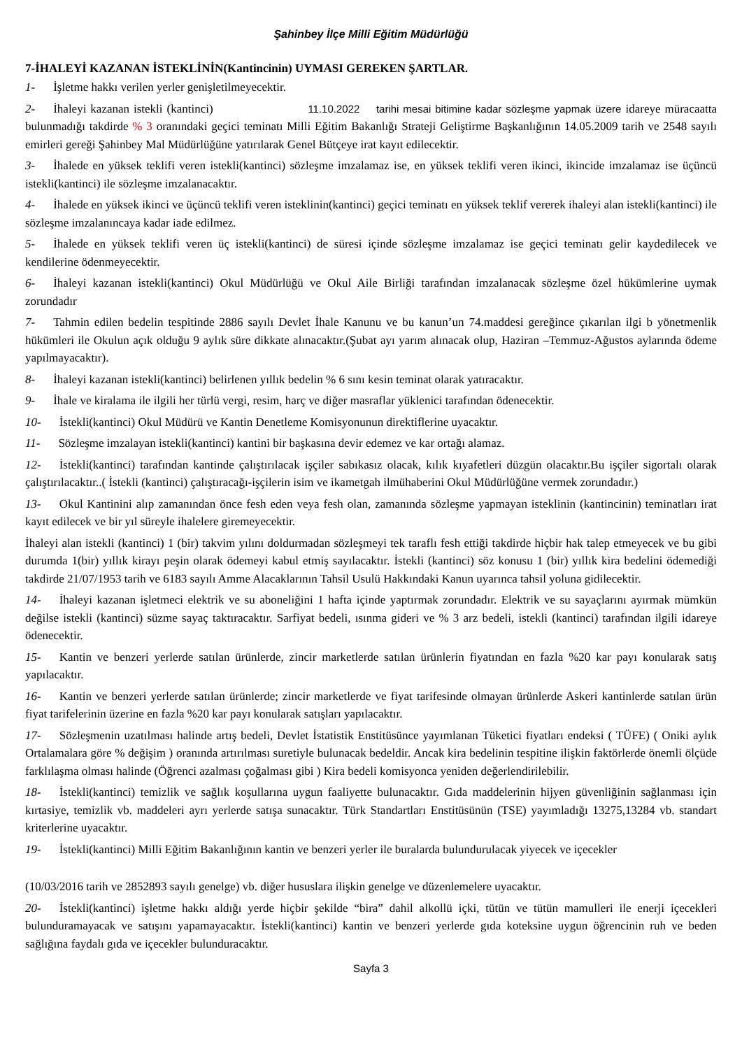Şahinbey İlçe Milli Eğitim Müdürlüğü
7-İHALEYİ KAZANAN İSTEKLİNİN(Kantincinin) UYMASI GEREKEN ŞARTLAR.
1- İşletme hakkı verilen yerler genişletilmeyecektir.
2- İhaleyi kazanan istekli (kantinci) 11.10.2022 tarihi mesai bitimine kadar sözleşme yapmak üzere idareye müracaatta bulunmadığı takdirde % 3 oranındaki geçici teminatı Milli Eğitim Bakanlığı Strateji Geliştirme Başkanlığının 14.05.2009 tarih ve 2548 sayılı emirleri gereği Şahinbey Mal Müdürlüğüne yatırılarak Genel Bütçeye irat kayıt edilecektir.
3- İhalede en yüksek teklifi veren istekli(kantinci) sözleşme imzalamaz ise, en yüksek teklifi veren ikinci, ikincide imzalamaz ise üçüncü istekli(kantinci) ile sözleşme imzalanacaktır.
4- İhalede en yüksek ikinci ve üçüncü teklifi veren isteklinin(kantinci) geçici teminatı en yüksek teklif vererek ihaleyi alan istekli(kantinci) ile sözleşme imzalanıncaya kadar iade edilmez.
5- İhalede en yüksek teklifi veren üç istekli(kantinci) de süresi içinde sözleşme imzalamaz ise geçici teminatı gelir kaydedilecek ve kendilerine ödenmeyecektir.
6- İhaleyi kazanan istekli(kantinci) Okul Müdürlüğü ve Okul Aile Birliği tarafından imzalanacak sözleşme özel hükümlerine uymak zorundadır
7- Tahmin edilen bedelin tespitinde 2886 sayılı Devlet İhale Kanunu ve bu kanun’un 74.maddesi gereğince çıkarılan ilgi b yönetmenlik hükümleri ile Okulun açık olduğu 9 aylık süre dikkate alınacaktır.(Şubat ayı yarım alınacak olup, Haziran –Temmuz-Ağustos aylarında ödeme yapılmayacaktır).
8- İhaleyi kazanan istekli(kantinci) belirlenen yıllık bedelin % 6 sını kesin teminat olarak yatıracaktır.
9- İhale ve kiralama ile ilgili her türlü vergi, resim, harç ve diğer masraflar yüklenici tarafından ödenecektir.
10- İstekli(kantinci) Okul Müdürü ve Kantin Denetleme Komisyonunun direktiflerine uyacaktır.
11- Sözleşme imzalayan istekli(kantinci) kantini bir başkasına devir edemez ve kar ortağı alamaz.
12- İstekli(kantinci) tarafından kantinde çalıştırılacak işçiler sabıkasız olacak, kılık kıyafetleri düzgün olacaktır.Bu işçiler sigortalı olarak çalıştırılacaktır..( İstekli (kantinci) çalıştıracağı-işçilerin isim ve ikametgah ilmühaberini Okul Müdürlüğüne vermek zorundadır.)
13- Okul Kantinini alıp zamanından önce fesh eden veya fesh olan, zamanında sözleşme yapmayan isteklinin (kantincinin) teminatları irat kayıt edilecek ve bir yıl süreyle ihalelere giremeyecektir.
İhaleyi alan istekli (kantinci) 1 (bir) takvim yılını doldurmadan sözleşmeyi tek taraflı fesh ettiği takdirde hiçbir hak talep etmeyecek ve bu gibi durumda 1(bir) yıllık kirayı peşin olarak ödemeyi kabul etmiş sayılacaktır. İstekli (kantinci) söz konusu 1 (bir) yıllık kira bedelini ödemediği takdirde 21/07/1953 tarih ve 6183 sayılı Amme Alacaklarının Tahsil Usulü Hakkındaki Kanun uyarınca tahsil yoluna gidilecektir.
14- İhaleyi kazanan işletmeci elektrik ve su aboneliğini 1 hafta içinde yaptırmak zorundadır. Elektrik ve su sayaçlarını ayırmak mümkün değilse istekli (kantinci) süzme sayaç taktıracaktır. Sarfiyat bedeli, ısınma gideri ve % 3 arz bedeli, istekli (kantinci) tarafından ilgili idareye ödenecektir.
15- Kantin ve benzeri yerlerde satılan ürünlerde, zincir marketlerde satılan ürünlerin fiyatından en fazla %20 kar payı konularak satış yapılacaktır.
16- Kantin ve benzeri yerlerde satılan ürünlerde; zincir marketlerde ve fiyat tarifesinde olmayan ürünlerde Askeri kantinlerde satılan ürün fiyat tarifelerinin üzerine en fazla %20 kar payı konularak satışları yapılacaktır.
17- Sözleşmenin uzatılması halinde artış bedeli, Devlet İstatistik Enstitüsünce yayımlanan Tüketici fiyatları endeksi ( TÜFE) ( Oniki aylık Ortalamalara göre % değişim ) oranında artırılması suretiyle bulunacak bedeldir. Ancak kira bedelinin tespitine ilişkin faktörlerde önemli ölçüde farklılaşma olması halinde (Öğrenci azalması çoğalması gibi ) Kira bedeli komisyonca yeniden değerlendirilebilir.
18- İstekli(kantinci) temizlik ve sağlık koşullarına uygun faaliyette bulunacaktır. Gıda maddelerinin hijyen güvenliğinin sağlanması için kırtasiye, temizlik vb. maddeleri ayrı yerlerde satışa sunacaktır. Türk Standartları Enstitüsünün (TSE) yayımladığı 13275,13284 vb. standart kriterlerine uyacaktır.
19- İstekli(kantinci) Milli Eğitim Bakanlığının kantin ve benzeri yerler ile buralarda bulundurulacak yiyecek ve içecekler
(10/03/2016 tarih ve 2852893 sayılı genelge) vb. diğer hususlara ilişkin genelge ve düzenlemelere uyacaktır.
20- İstekli(kantinci) işletme hakkı aldığı yerde hiçbir şekilde “bira” dahil alkollü içki, tütün ve tütün mamulleri ile enerji içecekleri bulunduramayacak ve satışını yapamayacaktır. İstekli(kantinci) kantin ve benzeri yerlerde gıda koteksine uygun öğrencinin ruh ve beden sağlığına faydalı gıda ve içecekler bulunduracaktır.
Sayfa 3